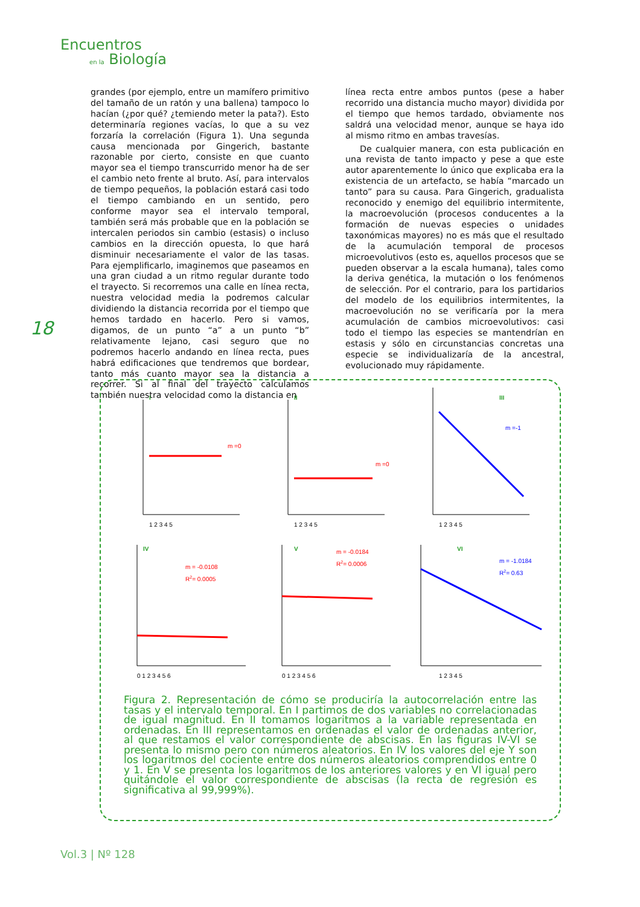Encuentros
en la Biología
18
grandes (por ejemplo, entre un mamífero primitivo del tamaño de un ratón y una ballena) tampoco lo hacían (¿por qué? ¿temiendo meter la pata?). Esto determinaría regiones vacías, lo que a su vez forzaría la correlación (Figura 1). Una segunda causa mencionada por Gingerich, bastante razonable por cierto, consiste en que cuanto mayor sea el tiempo transcurrido menor ha de ser el cambio neto frente al bruto. Así, para intervalos de tiempo pequeños, la población estará casi todo el tiempo cambiando en un sentido, pero conforme mayor sea el intervalo temporal, también será más probable que en la población se intercalen periodos sin cambio (estasis) o incluso cambios en la dirección opuesta, lo que hará disminuir necesariamente el valor de las tasas. Para ejemplificarlo, imaginemos que paseamos en una gran ciudad a un ritmo regular durante todo el trayecto. Si recorremos una calle en línea recta, nuestra velocidad media la podremos calcular dividiendo la distancia recorrida por el tiempo que hemos tardado en hacerlo. Pero si vamos, digamos, de un punto “a” a un punto “b” relativamente lejano, casi seguro que no podremos hacerlo andando en línea recta, pues habrá edificaciones que tendremos que bordear, tanto más cuanto mayor sea la distancia a recorrer. Si al final del trayecto calculamos también nuestra velocidad como la distancia en
línea recta entre ambos puntos (pese a haber recorrido una distancia mucho mayor) dividida por el tiempo que hemos tardado, obviamente nos saldrá una velocidad menor, aunque se haya ido al mismo ritmo en ambas travesías.
De cualquier manera, con esta publicación en una revista de tanto impacto y pese a que este autor aparentemente lo único que explicaba era la existencia de un artefacto, se había “marcado un tanto” para su causa. Para Gingerich, gradualista reconocido y enemigo del equilibrio intermitente, la macroevolución (procesos conducentes a la formación de nuevas especies o unidades taxonómicas mayores) no es más que el resultado de la acumulación temporal de procesos microevolutivos (esto es, aquellos procesos que se pueden observar a la escala humana), tales como la deriva genética, la mutación o los fenómenos de selección. Por el contrario, para los partidarios del modelo de los equilibrios intermitentes, la macroevolución no se verificaría por la mera acumulación de cambios microevolutivos: casi todo el tiempo las especies se mantendrían en estasis y sólo en circunstancias concretas una especie se individualizaría de la ancestral, evolucionado muy rápidamente.
I
m =0
1 2 3 4 5
II
m =0
1 2 3 4 5
III
m =-1
1 2 3 4 5
IV
m = -0.0108
R2= 0.0005
0 1 2 3 4 5 6
V
m = -0.0184
R2= 0.0006
0 1 2 3 4 5 6
VI
m = -1.0184
R2= 0.63
1 2 3 4 5
Figura 2. Representación de cómo se produciría la autocorrelación entre las tasas y el intervalo temporal. En I partimos de dos variables no correlacionadas de igual magnitud. En II tomamos logaritmos a la variable representada en ordenadas. En III representamos en ordenadas el valor de ordenadas anterior, al que restamos el valor correspondiente de abscisas. En las figuras IV-VI se presenta lo mismo pero con números aleatorios. En IV los valores del eje Y son los logaritmos del cociente entre dos números aleatorios comprendidos entre 0 y 1. En V se presenta los logaritmos de los anteriores valores y en VI igual pero quitándole el valor correspondiente de abscisas (la recta de regresión es significativa al 99,999%).
Vol.3 | Nº 128